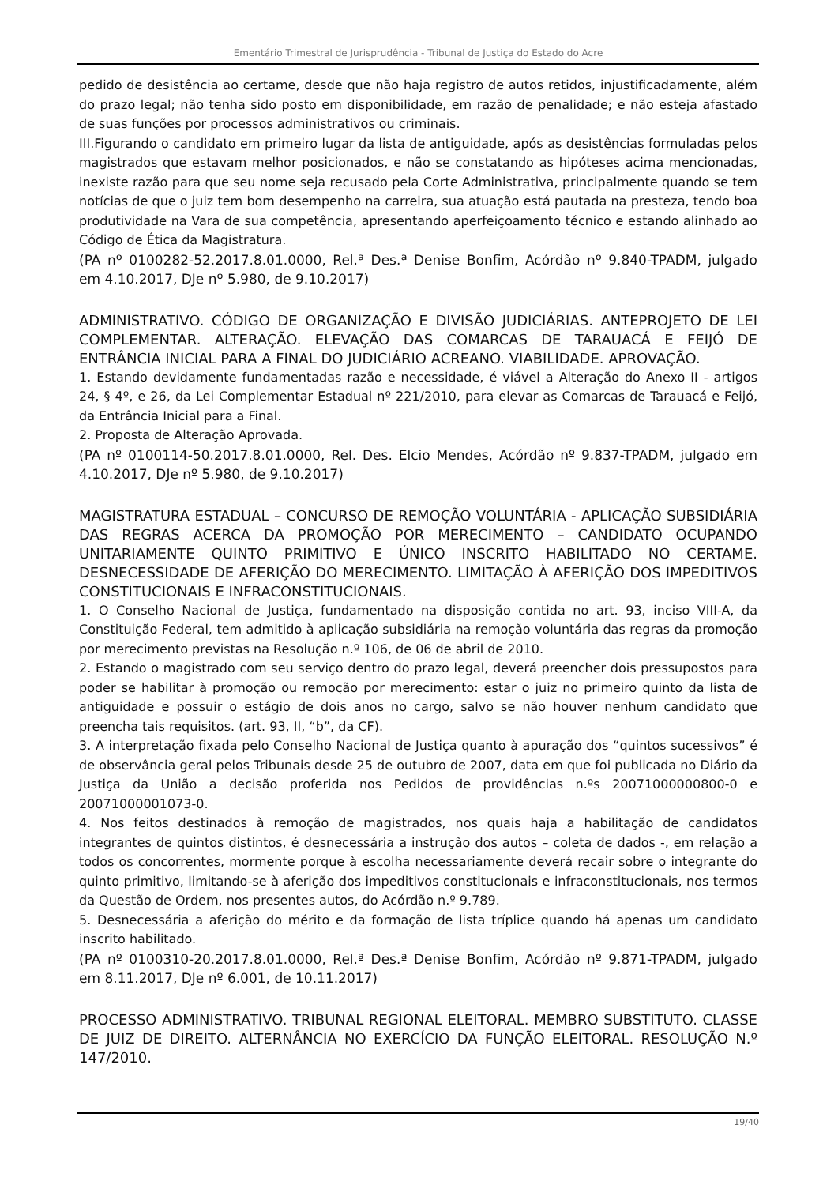Ementário Trimestral de Jurisprudência - Tribunal de Justiça do Estado do Acre
pedido de desistência ao certame, desde que não haja registro de autos retidos, injustificadamente, além do prazo legal; não tenha sido posto em disponibilidade, em razão de penalidade; e não esteja afastado de suas funções por processos administrativos ou criminais.
III.Figurando o candidato em primeiro lugar da lista de antiguidade, após as desistências formuladas pelos magistrados que estavam melhor posicionados, e não se constatando as hipóteses acima mencionadas, inexiste razão para que seu nome seja recusado pela Corte Administrativa, principalmente quando se tem notícias de que o juiz tem bom desempenho na carreira, sua atuação está pautada na presteza, tendo boa produtividade na Vara de sua competência, apresentando aperfeiçoamento técnico e estando alinhado ao Código de Ética da Magistratura.
(PA nº 0100282-52.2017.8.01.0000, Rel.ª Des.ª Denise Bonfim, Acórdão nº 9.840-TPADM, julgado em 4.10.2017, DJe nº 5.980, de 9.10.2017)
ADMINISTRATIVO. CÓDIGO DE ORGANIZAÇÃO E DIVISÃO JUDICIÁRIAS. ANTEPROJETO DE LEI COMPLEMENTAR. ALTERAÇÃO. ELEVAÇÃO DAS COMARCAS DE TARAUACÁ E FEIJÓ DE ENTRÂNCIA INICIAL PARA A FINAL DO JUDICIÁRIO ACREANO. VIABILIDADE. APROVAÇÃO.
1. Estando devidamente fundamentadas razão e necessidade, é viável a Alteração do Anexo II - artigos 24, § 4º, e 26, da Lei Complementar Estadual nº 221/2010, para elevar as Comarcas de Tarauacá e Feijó, da Entrância Inicial para a Final.
2. Proposta de Alteração Aprovada.
(PA nº 0100114-50.2017.8.01.0000, Rel. Des. Elcio Mendes, Acórdão nº 9.837-TPADM, julgado em 4.10.2017, DJe nº 5.980, de 9.10.2017)
MAGISTRATURA ESTADUAL – CONCURSO DE REMOÇÃO VOLUNTÁRIA - APLICAÇÃO SUBSIDIÁRIA DAS REGRAS ACERCA DA PROMOÇÃO POR MERECIMENTO – CANDIDATO OCUPANDO UNITARIAMENTE QUINTO PRIMITIVO E ÚNICO INSCRITO HABILITADO NO CERTAME. DESNECESSIDADE DE AFERIÇÃO DO MERECIMENTO. LIMITAÇÃO À AFERIÇÃO DOS IMPEDITIVOS CONSTITUCIONAIS E INFRACONSTITUCIONAIS.
1. O Conselho Nacional de Justiça, fundamentado na disposição contida no art. 93, inciso VIII-A, da Constituição Federal, tem admitido à aplicação subsidiária na remoção voluntária das regras da promoção por merecimento previstas na Resolução n.º 106, de 06 de abril de 2010.
2. Estando o magistrado com seu serviço dentro do prazo legal, deverá preencher dois pressupostos para poder se habilitar à promoção ou remoção por merecimento: estar o juiz no primeiro quinto da lista de antiguidade e possuir o estágio de dois anos no cargo, salvo se não houver nenhum candidato que preencha tais requisitos. (art. 93, II, “b”, da CF).
3. A interpretação fixada pelo Conselho Nacional de Justiça quanto à apuração dos “quintos sucessivos” é de observância geral pelos Tribunais desde 25 de outubro de 2007, data em que foi publicada no Diário da Justiça da União a decisão proferida nos Pedidos de providências n.ºs 20071000000800-0 e 20071000001073-0.
4. Nos feitos destinados à remoção de magistrados, nos quais haja a habilitação de candidatos integrantes de quintos distintos, é desnecessária a instrução dos autos – coleta de dados -, em relação a todos os concorrentes, mormente porque à escolha necessariamente deverá recair sobre o integrante do quinto primitivo, limitando-se à aferição dos impeditivos constitucionais e infraconstitucionais, nos termos da Questão de Ordem, nos presentes autos, do Acórdão n.º 9.789.
5. Desnecessária a aferição do mérito e da formação de lista tríplice quando há apenas um candidato inscrito habilitado.
(PA nº 0100310-20.2017.8.01.0000, Rel.ª Des.ª Denise Bonfim, Acórdão nº 9.871-TPADM, julgado em 8.11.2017, DJe nº 6.001, de 10.11.2017)
PROCESSO ADMINISTRATIVO. TRIBUNAL REGIONAL ELEITORAL. MEMBRO SUBSTITUTO. CLASSE DE JUIZ DE DIREITO. ALTERNÂNCIA NO EXERCÍCIO DA FUNÇÃO ELEITORAL. RESOLUÇÃO N.º 147/2010.
19/40